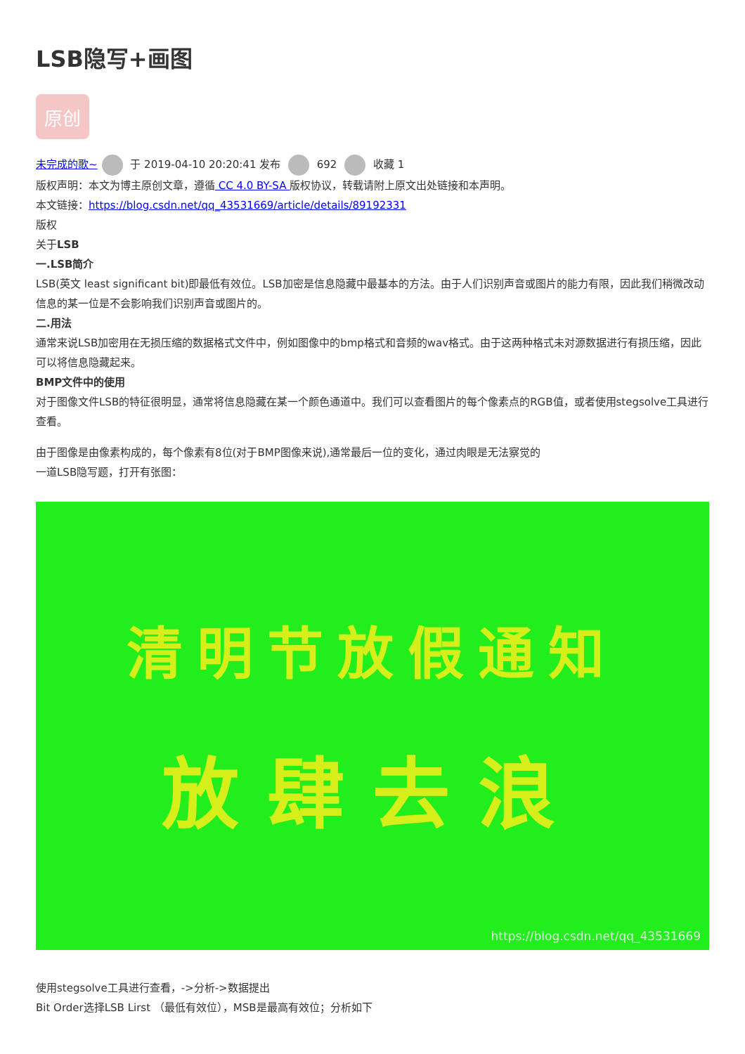LSB隐写+画图
原创
未完成的歌~ 于 2019-04-10 20:20:41 发布 692 收藏 1
版权声明：本文为博主原创文章，遵循 CC 4.0 BY-SA 版权协议，转载请附上原文出处链接和本声明。
本文链接：https://blog.csdn.net/qq_43531669/article/details/89192331
版权
关于LSB
一.LSB简介
LSB(英文 least significant bit)即最低有效位。LSB加密是信息隐藏中最基本的方法。由于人们识别声音或图片的能力有限，因此我们稍微改动信息的某一位是不会影响我们识别声音或图片的。
二.用法
通常来说LSB加密用在无损压缩的数据格式文件中，例如图像中的bmp格式和音频的wav格式。由于这两种格式未对源数据进行有损压缩，因此可以将信息隐藏起来。
BMP文件中的使用
对于图像文件LSB的特征很明显，通常将信息隐藏在某一个颜色通道中。我们可以查看图片的每个像素点的RGB值，或者使用stegsolve工具进行查看。
由于图像是由像素构成的，每个像素有8位(对于BMP图像来说),通常最后一位的变化，通过肉眼是无法察觉的
一道LSB隐写题，打开有张图：
清明节放假通知
放肆去浪
https://blog.csdn.net/qq_43531669
使用stegsolve工具进行查看，->分析->数据提出
Bit Order选择LSB Lirst （最低有效位），MSB是最高有效位；分析如下